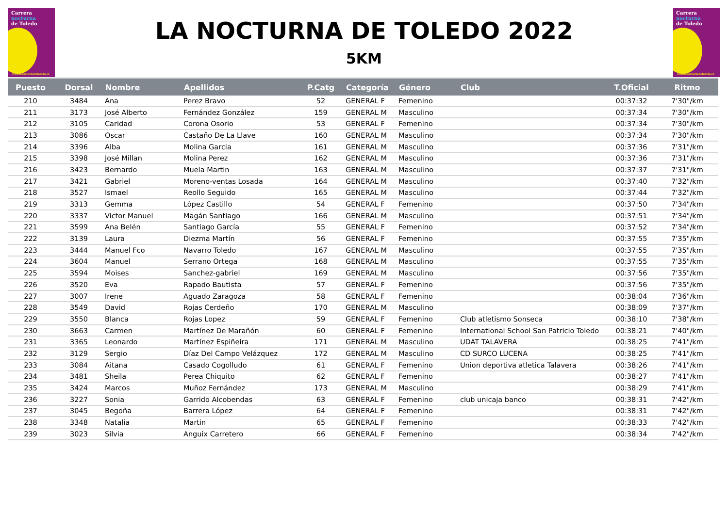Carrera
nocturna
de Toledo
www.lanocturnadetoledo.es
LA NOCTURNA DE TOLEDO 2022
5KM
Carrera
nocturna
de Toledo
www.lanocturnadetoledo.es
| Puesto | Dorsal | Nombre | Apellidos | P.Catg | Categoría | Género | Club | T.Oficial | Ritmo |
| --- | --- | --- | --- | --- | --- | --- | --- | --- | --- |
| 210 | 3484 | Ana | Perez Bravo | 52 | GENERAL F | Femenino | | 00:37:32 | 7'30"/km |
| 211 | 3173 | José Alberto | Fernández González | 159 | GENERAL M | Masculino | | 00:37:34 | 7'30"/km |
| 212 | 3105 | Caridad | Corona Osorio | 53 | GENERAL F | Femenino | | 00:37:34 | 7'30"/km |
| 213 | 3086 | Oscar | Castaño De La Llave | 160 | GENERAL M | Masculino | | 00:37:34 | 7'30"/km |
| 214 | 3396 | Alba | Molina Garcia | 161 | GENERAL M | Masculino | | 00:37:36 | 7'31"/km |
| 215 | 3398 | José Millan | Molina Perez | 162 | GENERAL M | Masculino | | 00:37:36 | 7'31"/km |
| 216 | 3423 | Bernardo | Muela Martin | 163 | GENERAL M | Masculino | | 00:37:37 | 7'31"/km |
| 217 | 3421 | Gabriel | Moreno-ventas Losada | 164 | GENERAL M | Masculino | | 00:37:40 | 7'32"/km |
| 218 | 3527 | Ismael | Reollo Seguido | 165 | GENERAL M | Masculino | | 00:37:44 | 7'32"/km |
| 219 | 3313 | Gemma | López Castillo | 54 | GENERAL F | Femenino | | 00:37:50 | 7'34"/km |
| 220 | 3337 | Victor Manuel | Magán Santiago | 166 | GENERAL M | Masculino | | 00:37:51 | 7'34"/km |
| 221 | 3599 | Ana Belén | Santiago García | 55 | GENERAL F | Femenino | | 00:37:52 | 7'34"/km |
| 222 | 3139 | Laura | Diezma Martín | 56 | GENERAL F | Femenino | | 00:37:55 | 7'35"/km |
| 223 | 3444 | Manuel Fco | Navarro Toledo | 167 | GENERAL M | Masculino | | 00:37:55 | 7'35"/km |
| 224 | 3604 | Manuel | Serrano Ortega | 168 | GENERAL M | Masculino | | 00:37:55 | 7'35"/km |
| 225 | 3594 | Moises | Sanchez-gabriel | 169 | GENERAL M | Masculino | | 00:37:56 | 7'35"/km |
| 226 | 3520 | Eva | Rapado Bautista | 57 | GENERAL F | Femenino | | 00:37:56 | 7'35"/km |
| 227 | 3007 | Irene | Aguado Zaragoza | 58 | GENERAL F | Femenino | | 00:38:04 | 7'36"/km |
| 228 | 3549 | David | Rojas Cerdeño | 170 | GENERAL M | Masculino | | 00:38:09 | 7'37"/km |
| 229 | 3550 | Blanca | Rojas Lopez | 59 | GENERAL F | Femenino | Club atletismo Sonseca | 00:38:10 | 7'38"/km |
| 230 | 3663 | Carmen | Martínez De Marañón | 60 | GENERAL F | Femenino | International School San Patricio Toledo | 00:38:21 | 7'40"/km |
| 231 | 3365 | Leonardo | Martínez Espiñeira | 171 | GENERAL M | Masculino | UDAT TALAVERA | 00:38:25 | 7'41"/km |
| 232 | 3129 | Sergio | Díaz Del Campo Velázquez | 172 | GENERAL M | Masculino | CD SURCO LUCENA | 00:38:25 | 7'41"/km |
| 233 | 3084 | Aitana | Casado Cogolludo | 61 | GENERAL F | Femenino | Union deportiva atletica Talavera | 00:38:26 | 7'41"/km |
| 234 | 3481 | Sheila | Perea Chiquito | 62 | GENERAL F | Femenino | | 00:38:27 | 7'41"/km |
| 235 | 3424 | Marcos | Muñoz Fernández | 173 | GENERAL M | Masculino | | 00:38:29 | 7'41"/km |
| 236 | 3227 | Sonia | Garrido Alcobendas | 63 | GENERAL F | Femenino | club unicaja banco | 00:38:31 | 7'42"/km |
| 237 | 3045 | Begoña | Barrera López | 64 | GENERAL F | Femenino | | 00:38:31 | 7'42"/km |
| 238 | 3348 | Natalia | Martin | 65 | GENERAL F | Femenino | | 00:38:33 | 7'42"/km |
| 239 | 3023 | Silvia | Anguix Carretero | 66 | GENERAL F | Femenino | | 00:38:34 | 7'42"/km |